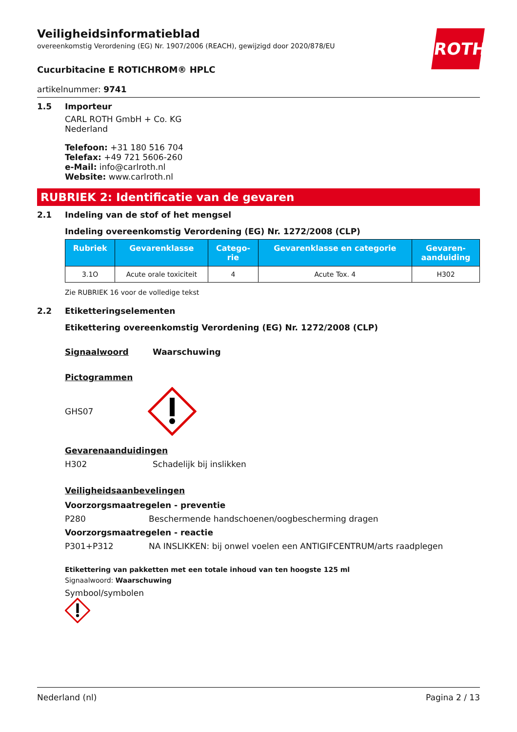ROTH
Veiligheidsinformatieblad
overeenkomstig Verordening (EG) Nr. 1907/2006 (REACH), gewijzigd door 2020/878/EU
Cucurbitacine E ROTICHROM® HPLC
artikelnummer: 9741
1.5 Importeur
CARL ROTH GmbH + Co. KG
Nederland
Telefoon: +31 180 516 704
Telefax: +49 721 5606-260
e-Mail: info@carlroth.nl
Website: www.carlroth.nl
RUBRIEK 2: Identificatie van de gevaren
2.1 Indeling van de stof of het mengsel
Indeling overeenkomstig Verordening (EG) Nr. 1272/2008 (CLP)
| Rubriek | Gevarenklasse | Catego- rie | Gevarenklasse en categorie | Gevaren- aanduiding |
| --- | --- | --- | --- | --- |
| 3.1O | Acute orale toxiciteit | 4 | Acute Tox. 4 | H302 |
Zie RUBRIEK 16 voor de volledige tekst
2.2 Etiketteringselementen
Etikettering overeenkomstig Verordening (EG) Nr. 1272/2008 (CLP)
Signaalwoord Waarschuwing
Pictogrammen
GHS07
Gevarenaanduidingen
H302 Schadelijk bij inslikken
Veiligheidsaanbevelingen
Voorzorgsmaatregelen - preventie
P280 Beschermende handschoenen/oogbescherming dragen
Voorzorgsmaatregelen - reactie
P301+P312 NA INSLIKKEN: bij onwel voelen een ANTIGIFCENTRUM/arts raadplegen
Etikettering van pakketten met een totale inhoud van ten hoogste 125 ml
Signaalwoord: Waarschuwing
Symbool/symbolen
Nederland (nl) Pagina 2 / 13